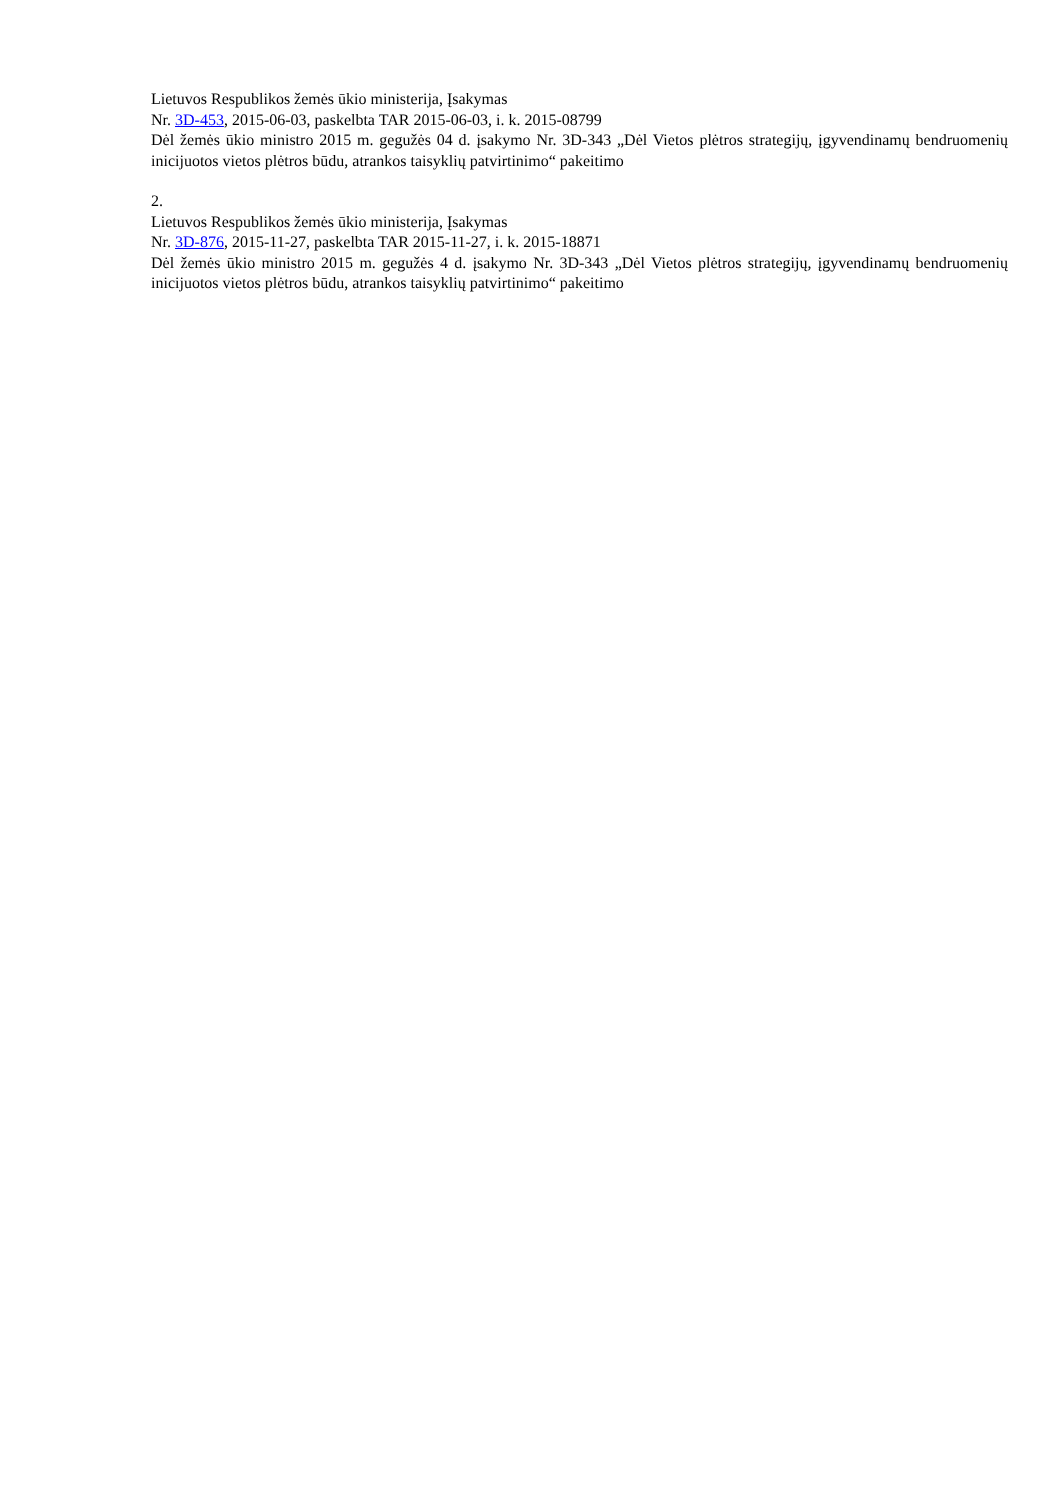Lietuvos Respublikos žemės ūkio ministerija, Įsakymas
Nr. 3D-453, 2015-06-03, paskelbta TAR 2015-06-03, i. k. 2015-08799
Dėl žemės ūkio ministro 2015 m. gegužės 04 d. įsakymo Nr. 3D-343 „Dėl Vietos plėtros strategijų, įgyvendinamų bendruomenių inicijuotos vietos plėtros būdu, atrankos taisyklių patvirtinimo“ pakeitimo
2.
Lietuvos Respublikos žemės ūkio ministerija, Įsakymas
Nr. 3D-876, 2015-11-27, paskelbta TAR 2015-11-27, i. k. 2015-18871
Dėl žemės ūkio ministro 2015 m. gegužės 4 d. įsakymo Nr. 3D-343 „Dėl Vietos plėtros strategijų, įgyvendinamų bendruomenių inicijuotos vietos plėtros būdu, atrankos taisyklių patvirtinimo“ pakeitimo